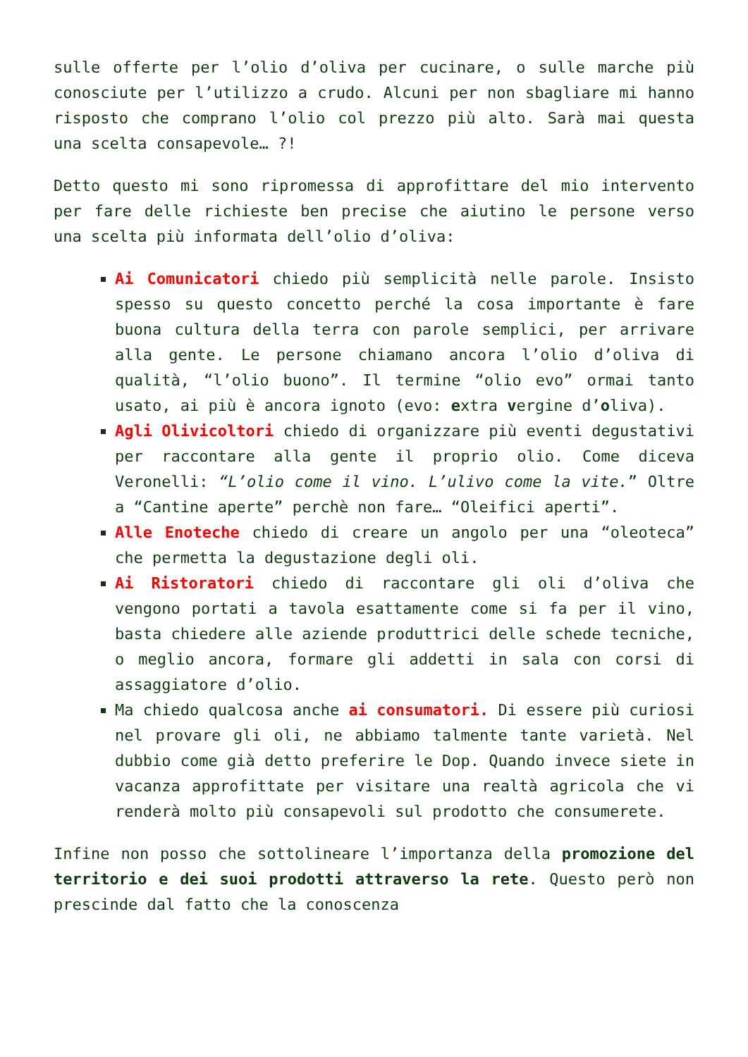sulle offerte per l’olio d’oliva per cucinare, o sulle marche più conosciute per l’utilizzo a crudo. Alcuni per non sbagliare mi hanno risposto che comprano l’olio col prezzo più alto. Sarà mai questa una scelta consapevole… ?!
Detto questo mi sono ripromessa di approfittare del mio intervento per fare delle richieste ben precise che aiutino le persone verso una scelta più informata dell’olio d’oliva:
Ai Comunicatori chiedo più semplicità nelle parole. Insisto spesso su questo concetto perché la cosa importante è fare buona cultura della terra con parole semplici, per arrivare alla gente. Le persone chiamano ancora l’olio d’oliva di qualità, “l’olio buono”. Il termine “olio evo” ormai tanto usato, ai più è ancora ignoto (evo: extra vergine d’oliva).
Agli Olivicoltori chiedo di organizzare più eventi degustativi per raccontare alla gente il proprio olio. Come diceva Veronelli: “L’olio come il vino. L’ulivo come la vite.” Oltre a “Cantine aperte” perchè non fare… “Oleifici aperti”.
Alle Enoteche chiedo di creare un angolo per una “oleoteca” che permetta la degustazione degli oli.
Ai Ristoratori chiedo di raccontare gli oli d’oliva che vengono portati a tavola esattamente come si fa per il vino, basta chiedere alle aziende produttrici delle schede tecniche, o meglio ancora, formare gli addetti in sala con corsi di assaggiatore d’olio.
Ma chiedo qualcosa anche ai consumatori. Di essere più curiosi nel provare gli oli, ne abbiamo talmente tante varietà. Nel dubbio come già detto preferire le Dop. Quando invece siete in vacanza approfittate per visitare una realtà agricola che vi renderà molto più consapevoli sul prodotto che consumerete.
Infine non posso che sottolineare l’importanza della promozione del territorio e dei suoi prodotti attraverso la rete. Questo però non prescinde dal fatto che la conoscenza